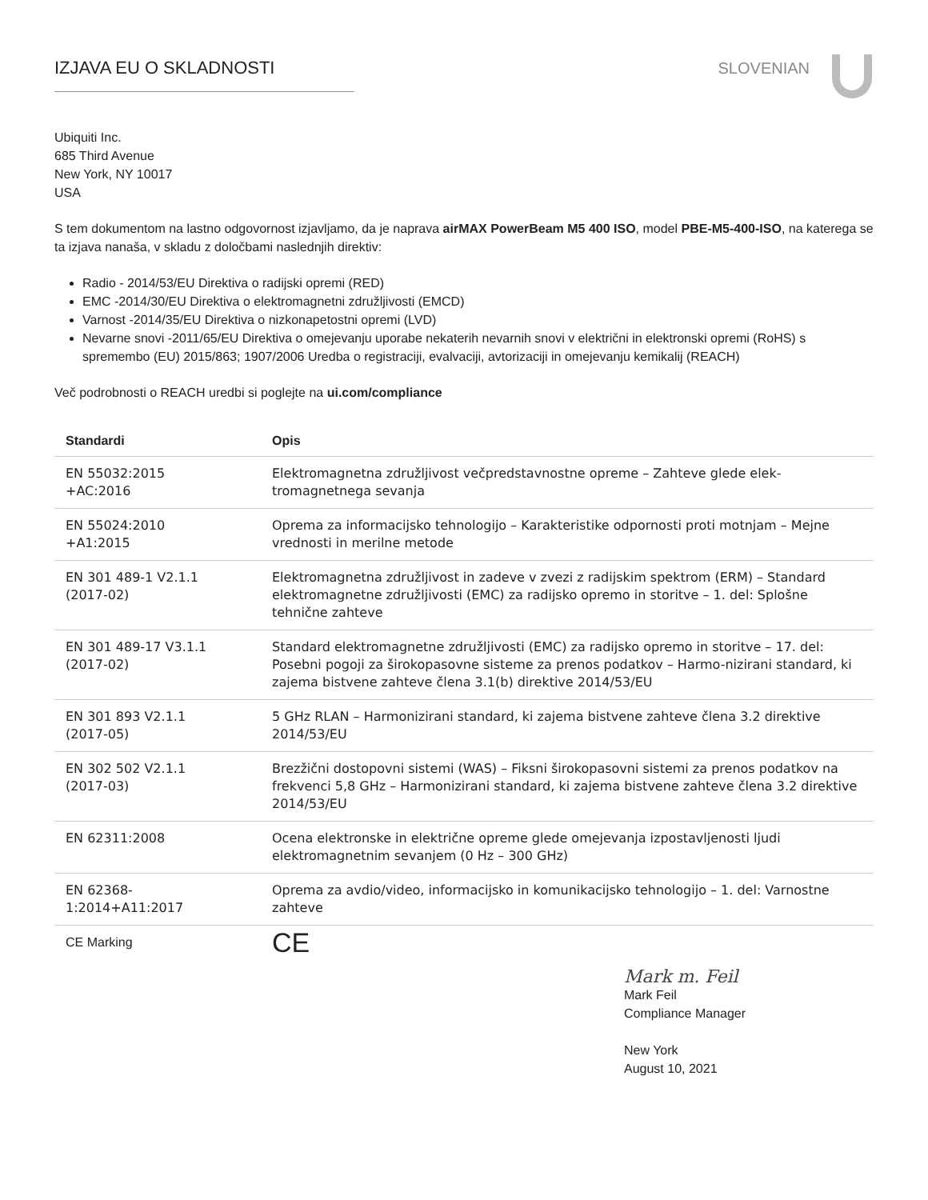IZJAVA EU O SKLADNOSTI SLOVENIAN
Ubiquiti Inc.
685 Third Avenue
New York, NY 10017
USA
S tem dokumentom na lastno odgovornost izjavljamo, da je naprava airMAX PowerBeam M5 400 ISO, model PBE-M5-400-ISO, na katerega se ta izjava nanaša, v skladu z določbami naslednjih direktiv:
Radio - 2014/53/EU Direktiva o radijski opremi (RED)
EMC -2014/30/EU Direktiva o elektromagnetni združljivosti (EMCD)
Varnost -2014/35/EU Direktiva o nizkonapetostni opremi (LVD)
Nevarne snovi -2011/65/EU Direktiva o omejevanju uporabe nekaterih nevarnih snovi v električni in elektronski opremi (RoHS) s spremembo (EU) 2015/863; 1907/2006 Uredba o registraciji, evalvaciji, avtorizaciji in omejevanju kemikalij (REACH)
Več podrobnosti o REACH uredbi si poglejte na ui.com/compliance
| Standardi | Opis |
| --- | --- |
| EN 55032:2015 +AC:2016 | Elektromagnetna združljivost večpredstavnostne opreme – Zahteve glede elek-tromagnetnega sevanja |
| EN 55024:2010 +A1:2015 | Oprema za informacijsko tehnologijo – Karakteristike odpornosti proti motnjam – Mejne vrednosti in merilne metode |
| EN 301 489-1 V2.1.1 (2017-02) | Elektromagnetna združljivost in zadeve v zvezi z radijskim spektrom (ERM) – Standard elektromagnetne združljivosti (EMC) za radijsko opremo in storitve – 1. del: Splošne tehnične zahteve |
| EN 301 489-17 V3.1.1 (2017-02) | Standard elektromagnetne združljivosti (EMC) za radijsko opremo in storitve – 17. del: Posebni pogoji za širokopasovne sisteme za prenos podatkov – Harmo-nizirani standard, ki zajema bistvene zahteve člena 3.1(b) direktive 2014/53/EU |
| EN 301 893 V2.1.1 (2017-05) | 5 GHz RLAN – Harmonizirani standard, ki zajema bistvene zahteve člena 3.2 direktive 2014/53/EU |
| EN 302 502 V2.1.1 (2017-03) | Brezžični dostopovni sistemi (WAS) – Fiksni širokopasovni sistemi za prenos podatkov na frekvenci 5,8 GHz – Harmonizirani standard, ki zajema bistvene zahteve člena 3.2 direktive 2014/53/EU |
| EN 62311:2008 | Ocena elektronske in električne opreme glede omejevanja izpostavljenosti ljudi elektromagnetnim sevanjem (0 Hz – 300 GHz) |
| EN 62368- 1:2014+A11:2017 | Oprema za avdio/video, informacijsko in komunikacijsko tehnologijo – 1. del: Varnostne zahteve |
| CE Marking | CE |
Mark m. Feil
Mark Feil
Compliance Manager
New York
August 10, 2021